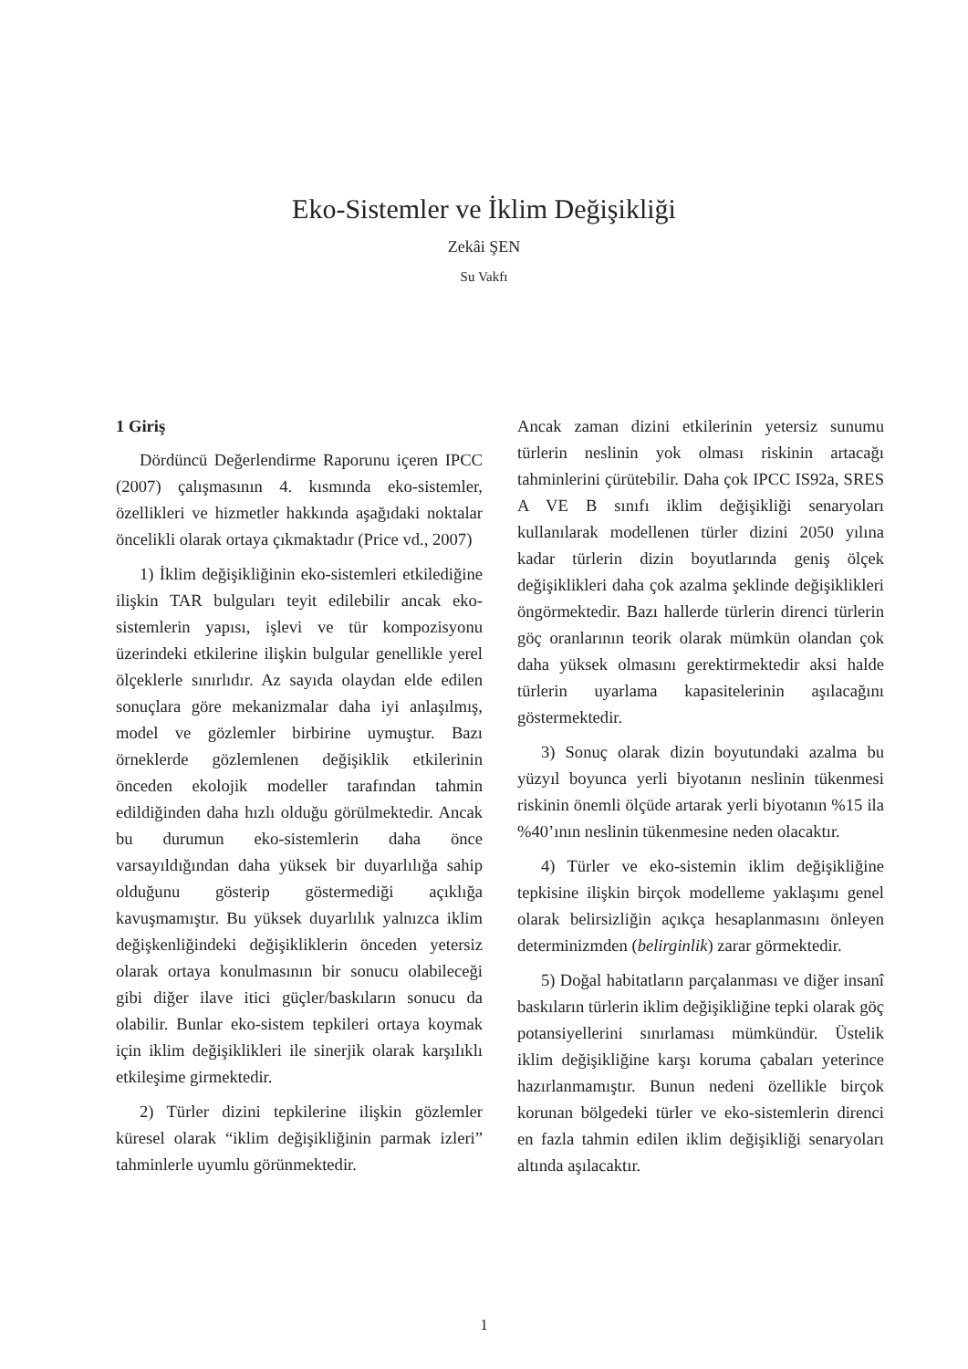Eko-Sistemler ve İklim Değişikliği
Zekâi ŞEN
Su Vakfı
1 Giriş
Dördüncü Değerlendirme Raporunu içeren IPCC (2007) çalışmasının 4. kısmında eko-sistemler, özellikleri ve hizmetler hakkında aşağıdaki noktalar öncelikli olarak ortaya çıkmaktadır (Price vd., 2007)
1) İklim değişikliğinin eko-sistemleri etkilediğine ilişkin TAR bulguları teyit edilebilir ancak eko-sistemlerin yapısı, işlevi ve tür kompozisyonu üzerindeki etkilerine ilişkin bulgular genellikle yerel ölçeklerle sınırlıdır. Az sayıda olaydan elde edilen sonuçlara göre mekanizmalar daha iyi anlaşılmış, model ve gözlemler birbirine uymuştur. Bazı örneklerde gözlemlenen değişiklik etkilerinin önceden ekolojik modeller tarafından tahmin edildiğinden daha hızlı olduğu görülmektedir. Ancak bu durumun eko-sistemlerin daha önce varsayıldığından daha yüksek bir duyarlılığa sahip olduğunu gösterip göstermediği açıklığa kavuşmamıştır. Bu yüksek duyarlılık yalnızca iklim değişkenliğindeki değişikliklerin önceden yetersiz olarak ortaya konulmasının bir sonucu olabileceği gibi diğer ilave itici güçler/baskıların sonucu da olabilir. Bunlar eko-sistem tepkileri ortaya koymak için iklim değişiklikleri ile sinerjik olarak karşılıklı etkileşime girmektedir.
2) Türler dizini tepkilerine ilişkin gözlemler küresel olarak “iklim değişikliğinin parmak izleri” tahminlerle uyumlu görünmektedir.
Ancak zaman dizini etkilerinin yetersiz sunumu türlerin neslinin yok olması riskinin artacağı tahminlerini çürütebilir. Daha çok IPCC IS92a, SRES A VE B sınıfı iklim değişikliği senaryoları kullanılarak modellenen türler dizini 2050 yılına kadar türlerin dizin boyutlarında geniş ölçek değişiklikleri daha çok azalma şeklinde değişiklikleri öngörmektedir. Bazı hallerde türlerin direnci türlerin göç oranlarının teorik olarak mümkün olandan çok daha yüksek olmasını gerektirmektedir aksi halde türlerin uyarlama kapasitelerinin aşılacağını göstermektedir.
3) Sonuç olarak dizin boyutundaki azalma bu yüzyıl boyunca yerli biyotanın neslinin tükenmesi riskinin önemli ölçüde artarak yerli biyotanın %15 ila %40’ının neslinin tükenmesine neden olacaktır.
4) Türler ve eko-sistemin iklim değişikliğine tepkisine ilişkin birçok modelleme yaklaşımı genel olarak belirsizliğin açıkça hesaplanmasını önleyen determinizmden (belirginlik) zarar görmektedir.
5) Doğal habitatların parçalanması ve diğer insanî baskıların türlerin iklim değişikliğine tepki olarak göç potansiyellerini sınırlaması mümkündür. Üstelik iklim değişikliğine karşı koruma çabaları yeterince hazırlanmamıştır. Bunun nedeni özellikle birçok korunan bölgedeki türler ve eko-sistemlerin direnci en fazla tahmin edilen iklim değişikliği senaryoları altında aşılacaktır.
1